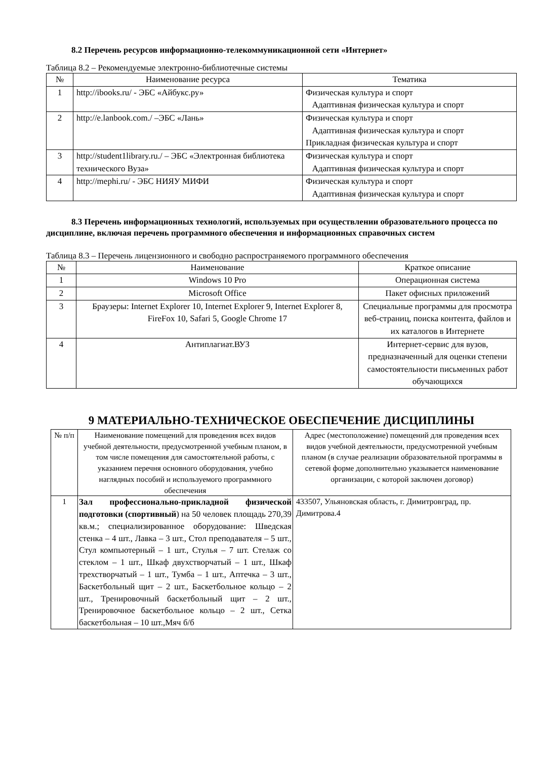8.2 Перечень ресурсов информационно-телекоммуникационной сети «Интернет»
Таблица 8.2 – Рекомендуемые электронно-библиотечные системы
| № | Наименование ресурса | Тематика |
| --- | --- | --- |
| 1 | http://ibooks.ru/ - ЭБС «Айбукс.ру» | Физическая культура и спорт Адаптивная физическая культура и спорт |
| 2 | http://e.lanbook.com ./ –ЭБС «Лань» | Физическая культура и спорт Адаптивная физическая культура и спорт Прикладная физическая культура и спорт |
| 3 | http://student1library.ru./ – ЭБС «Электронная библиотека технического Вуза» | Физическая культура и спорт Адаптивная физическая культура и спорт |
| 4 | http://mephi.ru/ - ЭБС НИЯУ МИФИ | Физическая культура и спорт Адаптивная физическая культура и спорт |
8.3 Перечень информационных технологий, используемых при осуществлении образовательного процесса по дисциплине, включая перечень программного обеспечения и информационных справочных систем
Таблица 8.3 – Перечень лицензионного и свободно распространяемого программного обеспечения
| № | Наименование | Краткое описание |
| --- | --- | --- |
| 1 | Windows 10 Pro | Операционная система |
| 2 | Microsoft Office | Пакет офисных приложений |
| 3 | Браузеры: Internet Explorer 10, Internet Explorer 9, Internet Explorer 8, FireFox 10, Safari 5, Google Chrome 17 | Специальные программы для просмотра веб-страниц, поиска контента, файлов и их каталогов в Интернете |
| 4 | Антиплагиат.ВУЗ | Интернет-сервис для вузов, предназначенный для оценки степени самостоятельности письменных работ обучающихся |
9 МАТЕРИАЛЬНО-ТЕХНИЧЕСКОЕ ОБЕСПЕЧЕНИЕ ДИСЦИПЛИНЫ
| № п/п | Наименование помещений для проведения всех видов учебной деятельности, предусмотренной учебным планом, в том числе помещения для самостоятельной работы, с указанием перечня основного оборудования, учебно наглядных пособий и используемого программного обеспечения | Адрес (местоположение) помещений для проведения всех видов учебной деятельности, предусмотренной учебным планом (в случае реализации образовательной программы в сетевой форме дополнительно указывается наименование организации, с которой заключен договор) |
| --- | --- | --- |
| 1 | Зал профессионально-прикладной физической подготовки (спортивный ) на 50 человек площадь 270,39 кв.м.; специализированное оборудование: Шведская стенка – 4 шт., Лавка – 3 шт., Стол преподавателя – 5 шт., Стул компьютерный – 1 шт., Стулья – 7 шт. Стелаж со стеклом – 1 шт., Шкаф двухстворчатый – 1 шт., Шкаф трехстворчатый – 1 шт., Тумба – 1 шт., Аптечка – 3 шт., Баскетбольный щит – 2 шт., Баскетбольное кольцо – 2 шт., Тренировочный баскетбольный щит – 2 шт., Тренировочное баскетбольное кольцо – 2 шт., Сетка баскетбольная – 10 шт.,Мяч б/б | 433507, Ульяновская область, г. Димитровград, пр. Димитрова.4 |